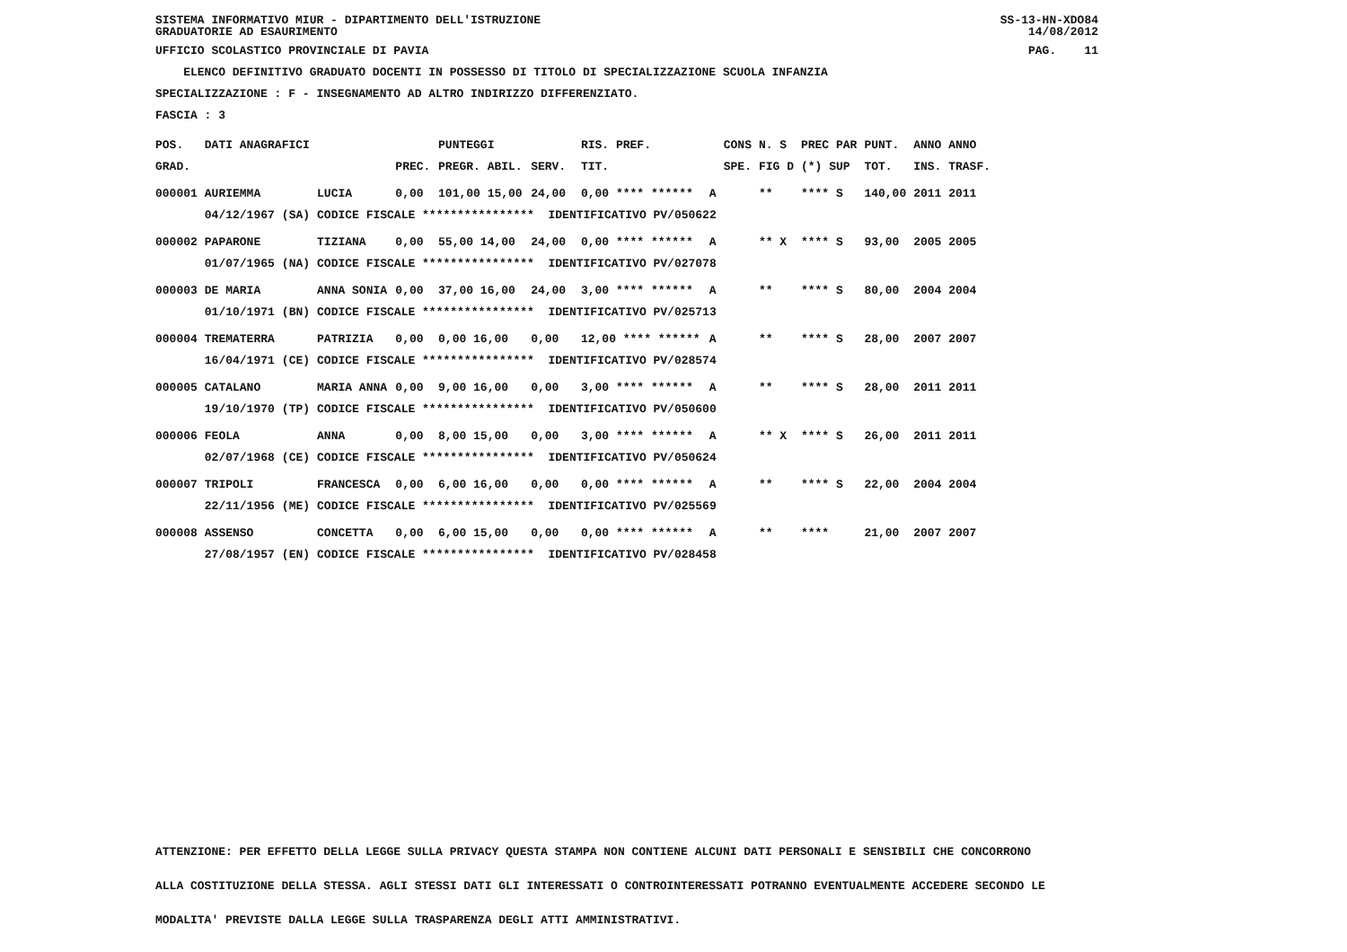SISTEMA INFORMATIVO MIUR - DIPARTIMENTO DELL'ISTRUZIONE
GRADUATORIE AD ESAURIMENTO SS-13-HN-XDO84
14/08/2012
UFFICIO SCOLASTICO PROVINCIALE DI PAVIA PAG. 11
ELENCO DEFINITIVO GRADUATO DOCENTI IN POSSESSO DI TITOLO DI SPECIALIZZAZIONE SCUOLA INFANZIA
SPECIALIZZAZIONE : F - INSEGNAMENTO AD ALTRO INDIRIZZO DIFFERENZIATO.
FASCIA : 3
| POS. | DATI ANAGRAFICI | | | | PUNTEGGI | | | RIS. PREF. | | CONS | N. S | PREC PAR | PUNT. | ANNO ANNO |
| --- | --- | --- | --- | --- | --- | --- | --- | --- | --- | --- | --- | --- | --- | --- |
| GRAD. | | | | PREC. | PREGR. ABIL. | SERV. | | TIT. | | SPE. | FIG D | (*) SUP | TOT. | INS. TRASF. |
| 000001 | AURIEMMA | | LUCIA | 0,00 | 101,00 15,00 | 24,00 | | 0,00 **** ****** | A | | ** | **** S | 140,00 | 2011 2011 |
| | 04/12/1967 | (SA) | CODICE FISCALE **************** IDENTIFICATIVO PV/050622 | | | | | | | | | | | |
| 000002 | PAPARONE | | TIZIANA | 0,00 | 55,00 14,00 | 24,00 | | 0,00 **** ****** | A | | ** X | **** S | 93,00 | 2005 2005 |
| | 01/07/1965 | (NA) | CODICE FISCALE **************** IDENTIFICATIVO PV/027078 | | | | | | | | | | | |
| 000003 | DE MARIA | | ANNA SONIA | 0,00 | 37,00 16,00 | 24,00 | | 3,00 **** ****** | A | | ** | **** S | 80,00 | 2004 2004 |
| | 01/10/1971 | (BN) | CODICE FISCALE **************** IDENTIFICATIVO PV/025713 | | | | | | | | | | | |
| 000004 | TREMATERRA | | PATRIZIA | 0,00 | 0,00 16,00 | 0,00 | | 12,00 **** ****** | A | | ** | **** S | 28,00 | 2007 2007 |
| | 16/04/1971 | (CE) | CODICE FISCALE **************** IDENTIFICATIVO PV/028574 | | | | | | | | | | | |
| 000005 | CATALANO | | MARIA ANNA | 0,00 | 9,00 16,00 | 0,00 | | 3,00 **** ****** | A | | ** | **** S | 28,00 | 2011 2011 |
| | 19/10/1970 | (TP) | CODICE FISCALE **************** IDENTIFICATIVO PV/050600 | | | | | | | | | | | |
| 000006 | FEOLA | | ANNA | 0,00 | 8,00 15,00 | 0,00 | | 3,00 **** ****** | A | | ** X | **** S | 26,00 | 2011 2011 |
| | 02/07/1968 | (CE) | CODICE FISCALE **************** IDENTIFICATIVO PV/050624 | | | | | | | | | | | |
| 000007 | TRIPOLI | | FRANCESCA | 0,00 | 6,00 16,00 | 0,00 | | 0,00 **** ****** | A | | ** | **** S | 22,00 | 2004 2004 |
| | 22/11/1956 | (ME) | CODICE FISCALE **************** IDENTIFICATIVO PV/025569 | | | | | | | | | | | |
| 000008 | ASSENSO | | CONCETTA | 0,00 | 6,00 15,00 | 0,00 | | 0,00 **** ****** | A | | ** | **** | 21,00 | 2007 2007 |
| | 27/08/1957 | (EN) | CODICE FISCALE **************** IDENTIFICATIVO PV/028458 | | | | | | | | | | | |
ATTENZIONE: PER EFFETTO DELLA LEGGE SULLA PRIVACY QUESTA STAMPA NON CONTIENE ALCUNI DATI PERSONALI E SENSIBILI CHE CONCORRONO
ALLA COSTITUZIONE DELLA STESSA. AGLI STESSI DATI GLI INTERESSATI O CONTROINTERESSATI POTRANNO EVENTUALMENTE ACCEDERE SECONDO LE
MODALITA' PREVISTE DALLA LEGGE SULLA TRASPARENZA DEGLI ATTI AMMINISTRATIVI.